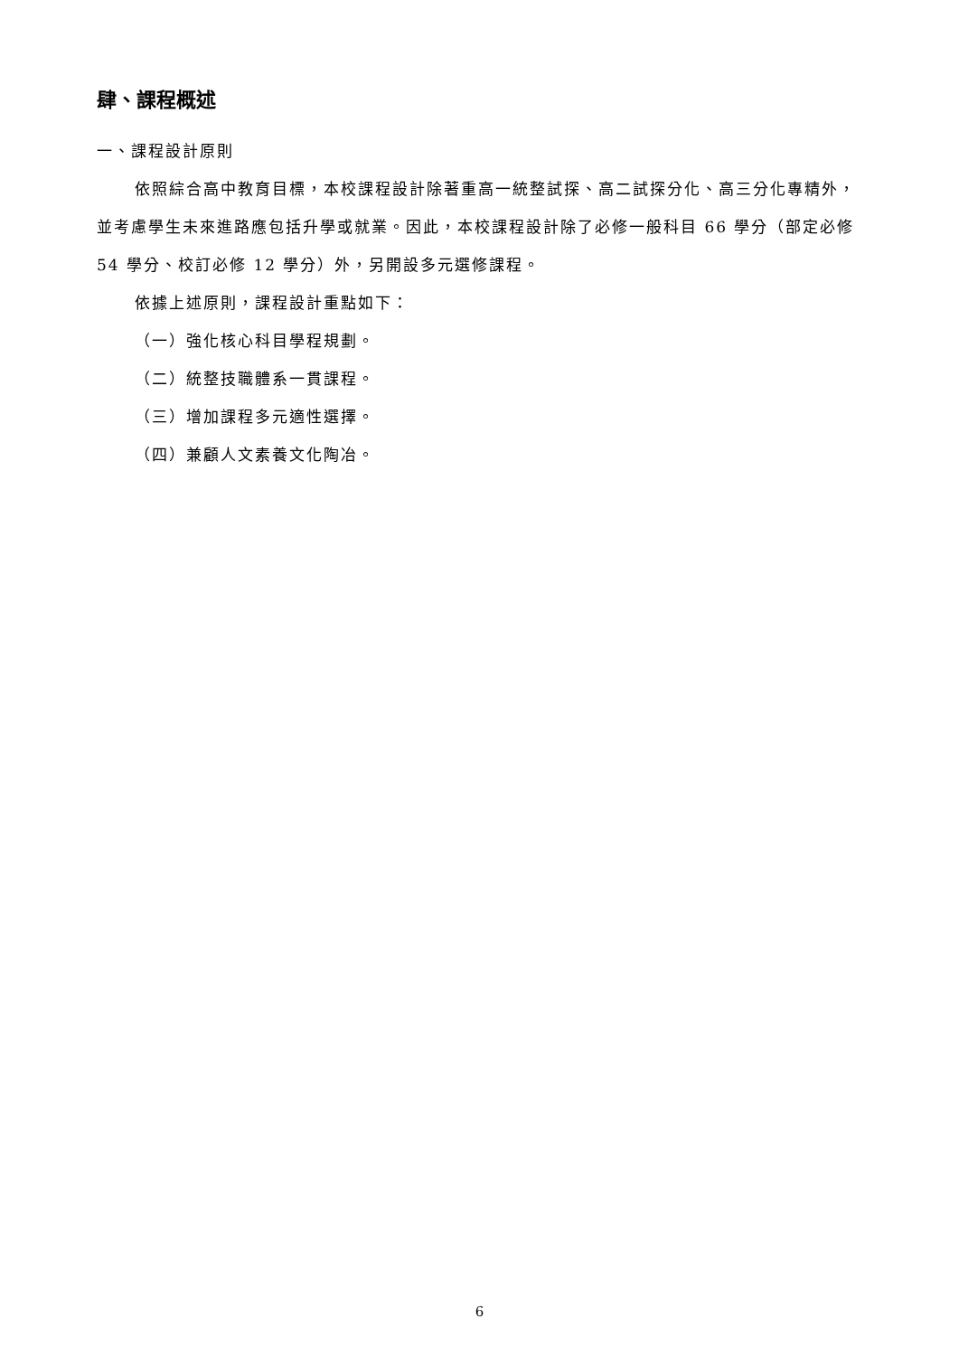肆、課程概述
一、課程設計原則
依照綜合高中教育目標，本校課程設計除著重高一統整試探、高二試探分化、高三分化專精外，並考慮學生未來進路應包括升學或就業。因此，本校課程設計除了必修一般科目 66 學分（部定必修 54 學分、校訂必修 12 學分）外，另開設多元選修課程。
依據上述原則，課程設計重點如下：
（一）強化核心科目學程規劃。
（二）統整技職體系一貫課程。
（三）增加課程多元適性選擇。
（四）兼顧人文素養文化陶冶。
6